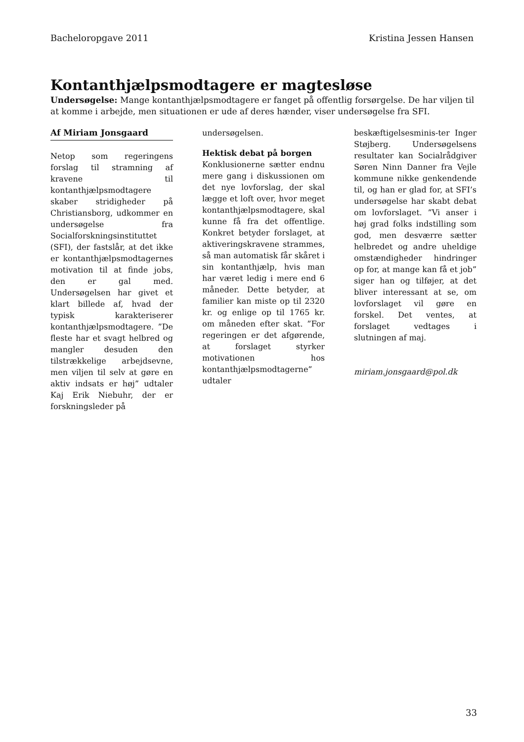Bacheloropgave 2011 Kristina Jessen Hansen
Kontanthjælpsmodtagere er magtesløse
Undersøgelse: Mange kontanthjælpsmodtagere er fanget på offentlig forsørgelse. De har viljen til at komme i arbejde, men situationen er ude af deres hænder, viser undersøgelse fra SFI.
Af Miriam Jonsgaard
Netop som regeringens forslag til stramning af kravene til kontanthjælpsmodtagere skaber stridigheder på Christiansborg, udkommer en undersøgelse fra Socialforskningsinstituttet (SFI), der fastslår, at det ikke er kontanthjælpsmodtagernes motivation til at finde jobs, den er gal med. Undersøgelsen har givet et klart billede af, hvad der typisk karakteriserer kontanthjælpsmodtagere. ”De fleste har et svagt helbred og mangler desuden den tilstrækkelige arbejdsevne, men viljen til selv at gøre en aktiv indsats er høj” udtaler Kaj Erik Niebuhr, der er forskningsleder på
undersøgelsen.
Hektisk debat på borgen
Konklusionerne sætter endnu mere gang i diskussionen om det nye lovforslag, der skal lægge et loft over, hvor meget kontanthjælpsmodtagere, skal kunne få fra det offentlige. Konkret betyder forslaget, at aktiveringskravene strammes, så man automatisk får skåret i sin kontanthjælp, hvis man har været ledig i mere end 6 måneder. Dette betyder, at familier kan miste op til 2320 kr. og enlige op til 1765 kr. om måneden efter skat. ”For regeringen er det afgørende, at forslaget styrker motivationen hos kontanthjælpsmodtagerne” udtaler
beskæftigelsesminis-ter Inger Støjberg. Undersøgelsens resultater kan Socialrådgiver Søren Ninn Danner fra Vejle kommune nikke genkendende til, og han er glad for, at SFI’s undersøgelse har skabt debat om lovforslaget. ”Vi anser i høj grad folks indstilling som god, men desværre sætter helbredet og andre uheldige omstændigheder hindringer op for, at mange kan få et job” siger han og tilføjer, at det bliver interessant at se, om lovforslaget vil gøre en forskel. Det ventes, at forslaget vedtages i slutningen af maj.
miriam.jonsgaard@pol.dk
33